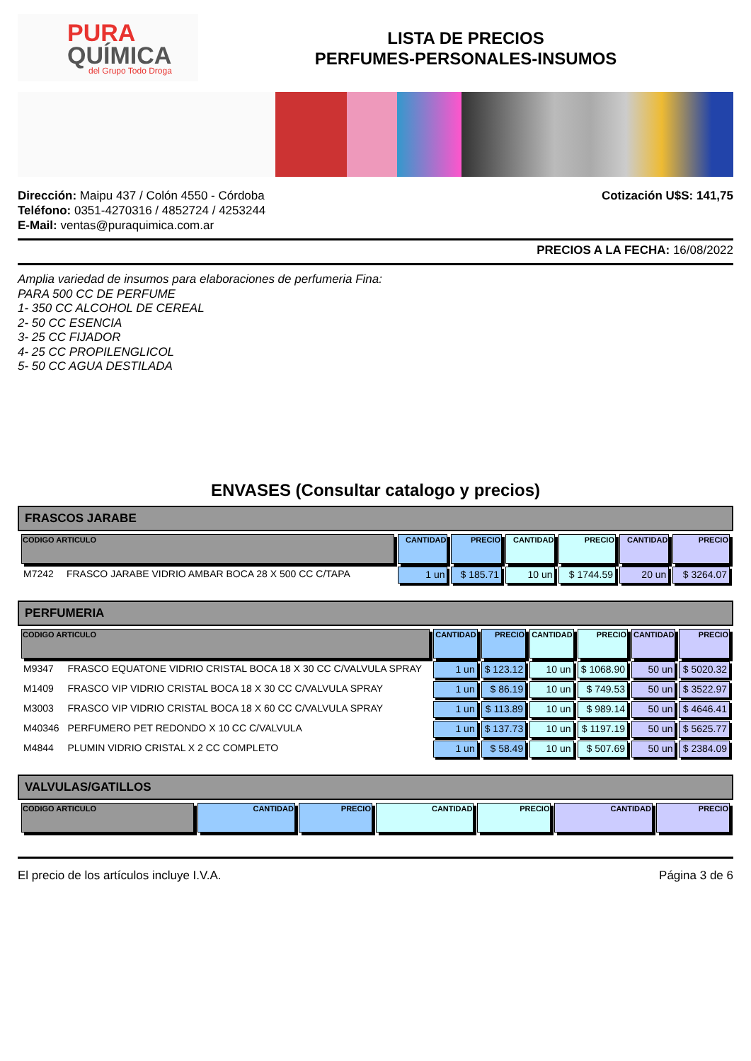PURA
QUÍMICA
del Grupo Todo Droga
LISTA DE PRECIOS
PERFUMES-PERSONALES-INSUMOS
Dirección: Maipu 437 / Colón 4550 - Córdoba
Teléfono: 0351-4270316 / 4852724 / 4253244
E-Mail: ventas@puraquimica.com.ar
Cotización U$S: 141,75
PRECIOS A LA FECHA: 16/08/2022
Amplia variedad de insumos para elaboraciones de perfumeria Fina:
PARA 500 CC DE PERFUME
1- 350 CC ALCOHOL DE CEREAL
2- 50 CC ESENCIA
3- 25 CC FIJADOR
4- 25 CC PROPILENGLICOL
5- 50 CC AGUA DESTILADA
ENVASES (Consultar catalogo y precios)
FRASCOS JARABE
| CODIGO ARTICULO | | CANTIDAD | PRECIO | CANTIDAD | PRECIO | CANTIDAD | PRECIO |
| --- | --- | --- | --- | --- | --- | --- | --- |
| M7242 | FRASCO JARABE VIDRIO AMBAR BOCA 28 X 500 CC C/TAPA | 1 un | $ 185.71 | 10 un | $ 1744.59 | 20 un | $ 3264.07 |
PERFUMERIA
| CODIGO ARTICULO | | CANTIDAD | PRECIO | CANTIDAD | PRECIO | CANTIDAD | PRECIO |
| --- | --- | --- | --- | --- | --- | --- | --- |
| M9347 | FRASCO EQUATONE VIDRIO CRISTAL BOCA 18 X 30 CC C/VALVULA SPRAY | 1 un | $ 123.12 | 10 un | $ 1068.90 | 50 un | $ 5020.32 |
| M1409 | FRASCO VIP VIDRIO CRISTAL BOCA 18 X 30 CC C/VALVULA SPRAY | 1 un | $ 86.19 | 10 un | $ 749.53 | 50 un | $ 3522.97 |
| M3003 | FRASCO VIP VIDRIO CRISTAL BOCA 18 X 60 CC C/VALVULA SPRAY | 1 un | $ 113.89 | 10 un | $ 989.14 | 50 un | $ 4646.41 |
| M40346 | PERFUMERO PET REDONDO X 10 CC C/VALVULA | 1 un | $ 137.73 | 10 un | $ 1197.19 | 50 un | $ 5625.77 |
| M4844 | PLUMIN VIDRIO CRISTAL X 2 CC COMPLETO | 1 un | $ 58.49 | 10 un | $ 507.69 | 50 un | $ 2384.09 |
VALVULAS/GATILLOS
| CODIGO ARTICULO | CANTIDAD | PRECIO | CANTIDAD | PRECIO | CANTIDAD | PRECIO |
| --- | --- | --- | --- | --- | --- | --- |
El precio de los artículos incluye I.V.A. Página 3 de 6